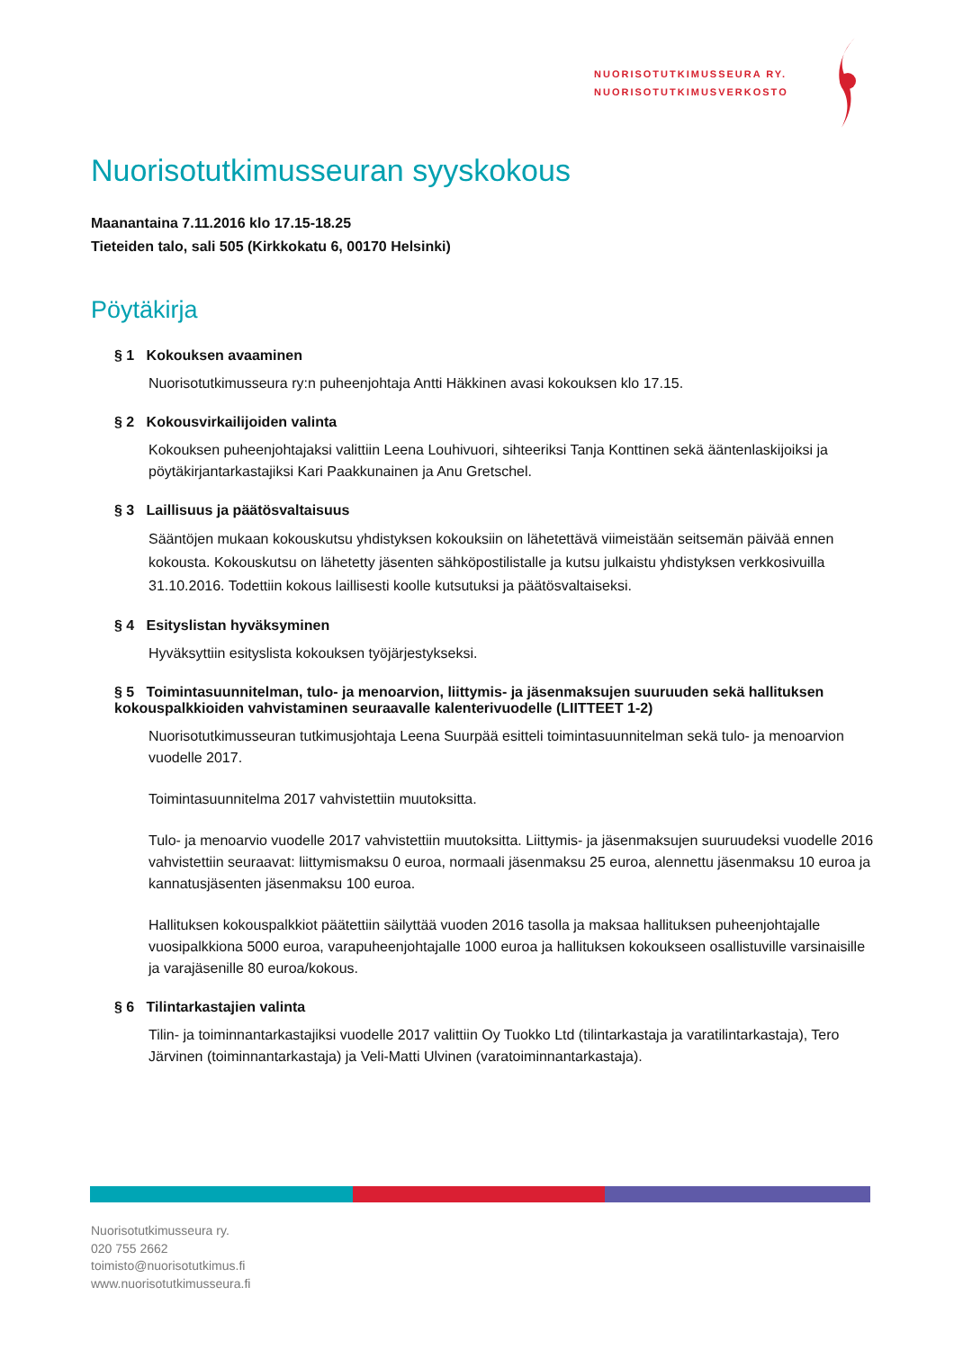NUORISOTUTKIMUSSEURA RY.
NUORISOTUTKIMUSVERKOSTO
Nuorisotutkimusseuran syyskokous
Maanantaina 7.11.2016 klo 17.15-18.25
Tieteiden talo, sali 505 (Kirkkokatu 6, 00170 Helsinki)
Pöytäkirja
§ 1 Kokouksen avaaminen
Nuorisotutkimusseura ry:n puheenjohtaja Antti Häkkinen avasi kokouksen klo 17.15.
§ 2 Kokousvirkailijoiden valinta
Kokouksen puheenjohtajaksi valittiin Leena Louhivuori, sihteeriksi Tanja Konttinen sekä ääntenlaskijoiksi ja pöytäkirjantarkastajiksi Kari Paakkunainen ja Anu Gretschel.
§ 3 Laillisuus ja päätösvaltaisuus
Sääntöjen mukaan kokouskutsu yhdistyksen kokouksiin on lähetettävä viimeistään seitsemän päivää ennen kokousta. Kokouskutsu on lähetetty jäsenten sähköpostilistalle ja kutsu julkaistu yhdistyksen verkkosivuilla 31.10.2016. Todettiin kokous laillisesti koolle kutsutuksi ja päätösvaltaiseksi.
§ 4 Esityslistan hyväksyminen
Hyväksyttiin esityslista kokouksen työjärjestykseksi.
§ 5 Toimintasuunnitelman, tulo- ja menoarvion, liittymis- ja jäsenmaksujen suuruuden sekä hallituksen kokouspalkkioiden vahvistaminen seuraavalle kalenterivuodelle (LIITTEET 1-2)
Nuorisotutkimusseuran tutkimusjohtaja Leena Suurpää esitteli toimintasuunnitelman sekä tulo- ja menoarvion vuodelle 2017.
Toimintasuunnitelma 2017 vahvistettiin muutoksitta.
Tulo- ja menoarvio vuodelle 2017 vahvistettiin muutoksitta. Liittymis- ja jäsenmaksujen suuruudeksi vuodelle 2016 vahvistettiin seuraavat: liittymismaksu 0 euroa, normaali jäsenmaksu 25 euroa, alennettu jäsenmaksu 10 euroa ja kannatusjäsenten jäsenmaksu 100 euroa.
Hallituksen kokouspalkkiot päätettiin säilyttää vuoden 2016 tasolla ja maksaa hallituksen puheenjohtajalle vuosipalkkiona 5000 euroa, varapuheenjohtajalle 1000 euroa ja hallituksen kokoukseen osallistuville varsinaisille ja varajäsenille 80 euroa/kokous.
§ 6 Tilintarkastajien valinta
Tilin- ja toiminnantarkastajiksi vuodelle 2017 valittiin Oy Tuokko Ltd (tilintarkastaja ja varatilintarkastaja), Tero Järvinen (toiminnantarkastaja) ja Veli-Matti Ulvinen (varatoiminnantarkastaja).
Nuorisotutkimusseura ry.
020 755 2662
toimisto@nuorisotutkimus.fi
www.nuorisotutkimusseura.fi